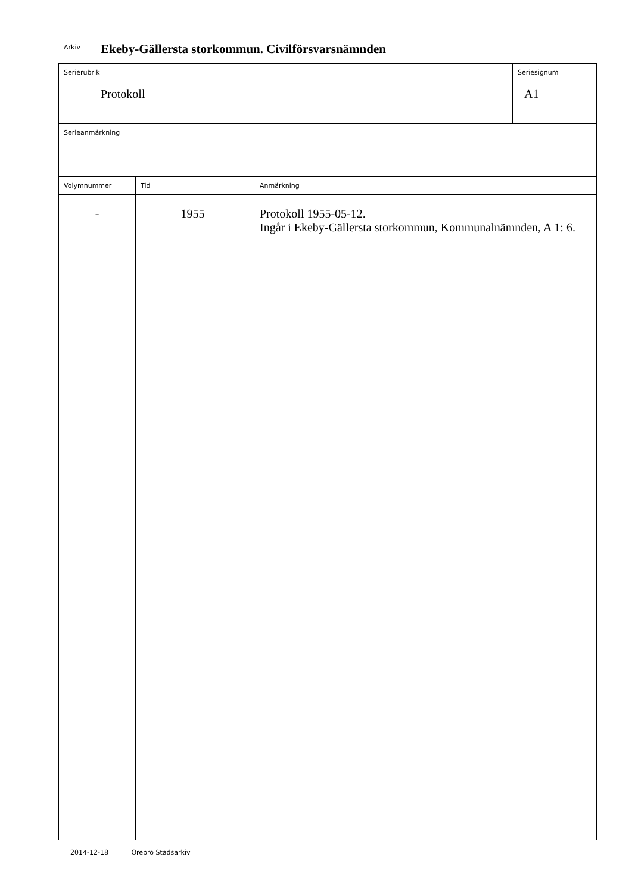Arkiv Ekeby-Gällersta storkommun. Civilförsvarsnämnden
| Serierubrik Protokoll | | | Seriesignum A1 |
| Serieanmärkning | | | |
| Volymnummer | Tid | Anmärkning | |
| - | 1955 | Protokoll 1955-05-12. Ingår i Ekeby-Gällersta storkommun, Kommunalnämnden, A 1: 6. | |
2014-12-18 Örebro Stadsarkiv